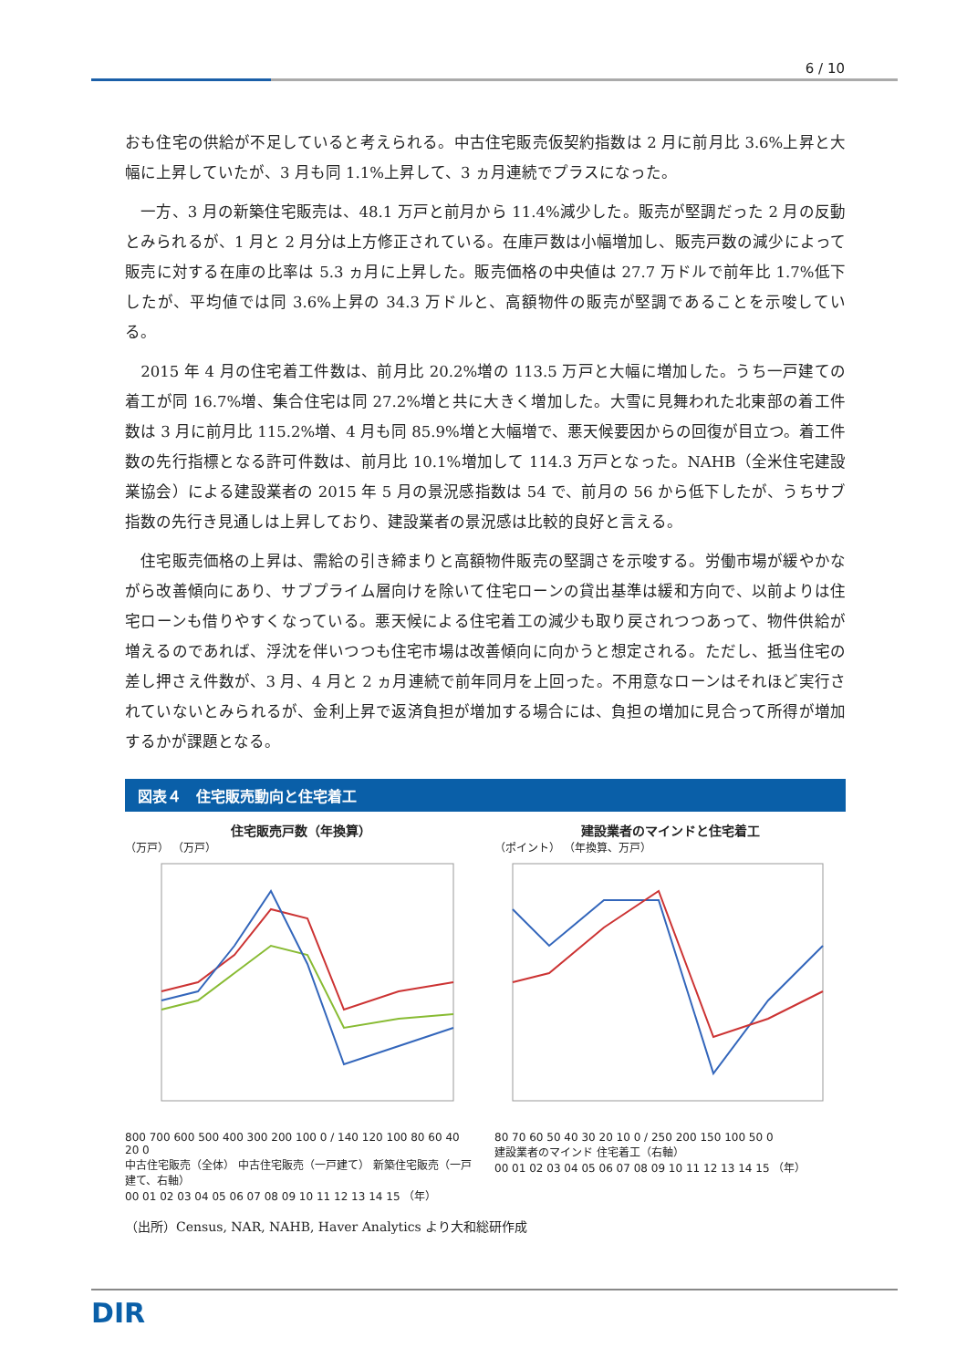6 / 10
おも住宅の供給が不足していると考えられる。中古住宅販売仮契約指数は 2 月に前月比 3.6%上昇と大幅に上昇していたが、3 月も同 1.1%上昇して、3 ヵ月連続でプラスになった。
　一方、3 月の新築住宅販売は、48.1 万戸と前月から 11.4%減少した。販売が堅調だった 2 月の反動とみられるが、1 月と 2 月分は上方修正されている。在庫戸数は小幅増加し、販売戸数の減少によって販売に対する在庫の比率は 5.3 ヵ月に上昇した。販売価格の中央値は 27.7 万ドルで前年比 1.7%低下したが、平均値では同 3.6%上昇の 34.3 万ドルと、高額物件の販売が堅調であることを示唆している。
　2015 年 4 月の住宅着工件数は、前月比 20.2%増の 113.5 万戸と大幅に増加した。うち一戸建ての着工が同 16.7%増、集合住宅は同 27.2%増と共に大きく増加した。大雪に見舞われた北東部の着工件数は 3 月に前月比 115.2%増、4 月も同 85.9%増と大幅増で、悪天候要因からの回復が目立つ。着工件数の先行指標となる許可件数は、前月比 10.1%増加して 114.3 万戸となった。NAHB（全米住宅建設業協会）による建設業者の 2015 年 5 月の景況感指数は 54 で、前月の 56 から低下したが、うちサブ指数の先行き見通しは上昇しており、建設業者の景況感は比較的良好と言える。
　住宅販売価格の上昇は、需給の引き締まりと高額物件販売の堅調さを示唆する。労働市場が緩やかながら改善傾向にあり、サブプライム層向けを除いて住宅ローンの貸出基準は緩和方向で、以前よりは住宅ローンも借りやすくなっている。悪天候による住宅着工の減少も取り戻されつつあって、物件供給が増えるのであれば、浮沈を伴いつつも住宅市場は改善傾向に向かうと想定される。ただし、抵当住宅の差し押さえ件数が、3 月、4 月と 2 ヵ月連続で前年同月を上回った。不用意なローンはそれほど実行されていないとみられるが、金利上昇で返済負担が増加する場合には、負担の増加に見合って所得が増加するかが課題となる。
図表４　住宅販売動向と住宅着工
住宅販売戸数（年換算）
（万戸） （万戸）
800 700 600 500 400 300 200 100 0 / 140 120 100 80 60 40 20 0
中古住宅販売（全体） 中古住宅販売（一戸建て） 新築住宅販売（一戸建て、右軸）
00 01 02 03 04 05 06 07 08 09 10 11 12 13 14 15 （年）
建設業者のマインドと住宅着工
（ポイント） （年換算、万戸）
80 70 60 50 40 30 20 10 0 / 250 200 150 100 50 0
建設業者のマインド 住宅着工（右軸）
00 01 02 03 04 05 06 07 08 09 10 11 12 13 14 15 （年）
（出所）Census, NAR, NAHB, Haver Analytics より大和総研作成
DIR